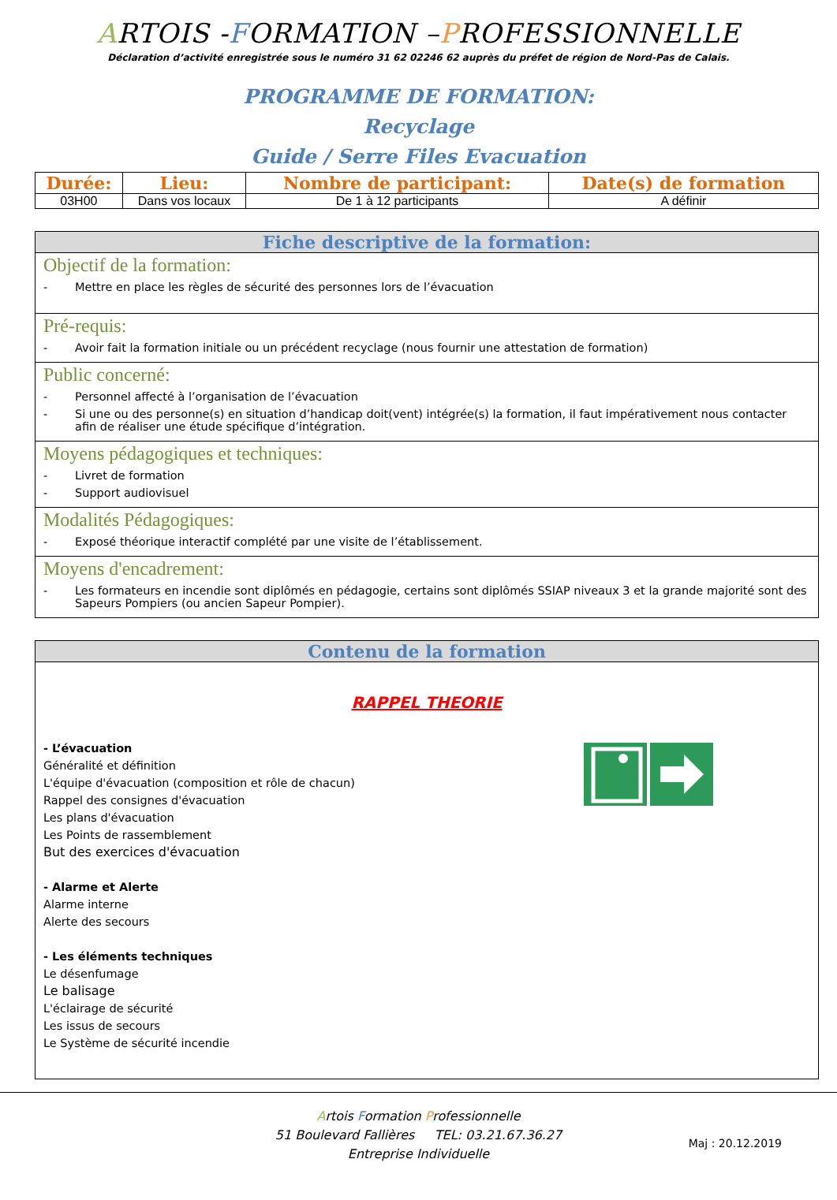ARTOIS -FORMATION –PROFESSIONNELLE
Déclaration d’activité enregistrée sous le numéro 31 62 02246 62 auprès du préfet de région de Nord-Pas de Calais.
PROGRAMME DE FORMATION:
Recyclage
Guide / Serre Files Evacuation
| Durée: | Lieu: | Nombre de participant: | Date(s) de formation |
| --- | --- | --- | --- |
| 03H00 | Dans vos locaux | De 1 à 12 participants | A définir |
Fiche descriptive de la formation:
Objectif de la formation:
- Mettre en place les règles de sécurité des personnes lors de l’évacuation
Pré-requis:
- Avoir fait la formation initiale ou un précédent recyclage (nous fournir une attestation de formation)
Public concerné:
- Personnel affecté à l’organisation de l’évacuation
- Si une ou des personne(s) en situation d’handicap doit(vent) intégrée(s) la formation, il faut impérativement nous contacter afin de réaliser une étude spécifique d’intégration.
Moyens pédagogiques et techniques:
- Livret de formation
- Support audiovisuel
Modalités Pédagogiques:
- Exposé théorique interactif complété par une visite de l’établissement.
Moyens d'encadrement:
- Les formateurs en incendie sont diplômés en pédagogie, certains sont diplômés SSIAP niveaux 3 et la grande majorité sont des Sapeurs Pompiers (ou ancien Sapeur Pompier).
Contenu de la formation
RAPPEL THEORIE
- L’évacuation
Généralité et définition
L'équipe d'évacuation (composition et rôle de chacun)
Rappel des consignes d'évacuation
Les plans d'évacuation
Les Points de rassemblement
But des exercices d'évacuation
- Alarme et Alerte
Alarme interne
Alerte des secours
- Les éléments techniques
Le désenfumage
Le balisage
L'éclairage de sécurité
Les issus de secours
Le Système de sécurité incendie
Artois Formation Professionnelle
51 Boulevard Fallières TEL: 03.21.67.36.27
Entreprise Individuelle
Maj : 20.12.2019